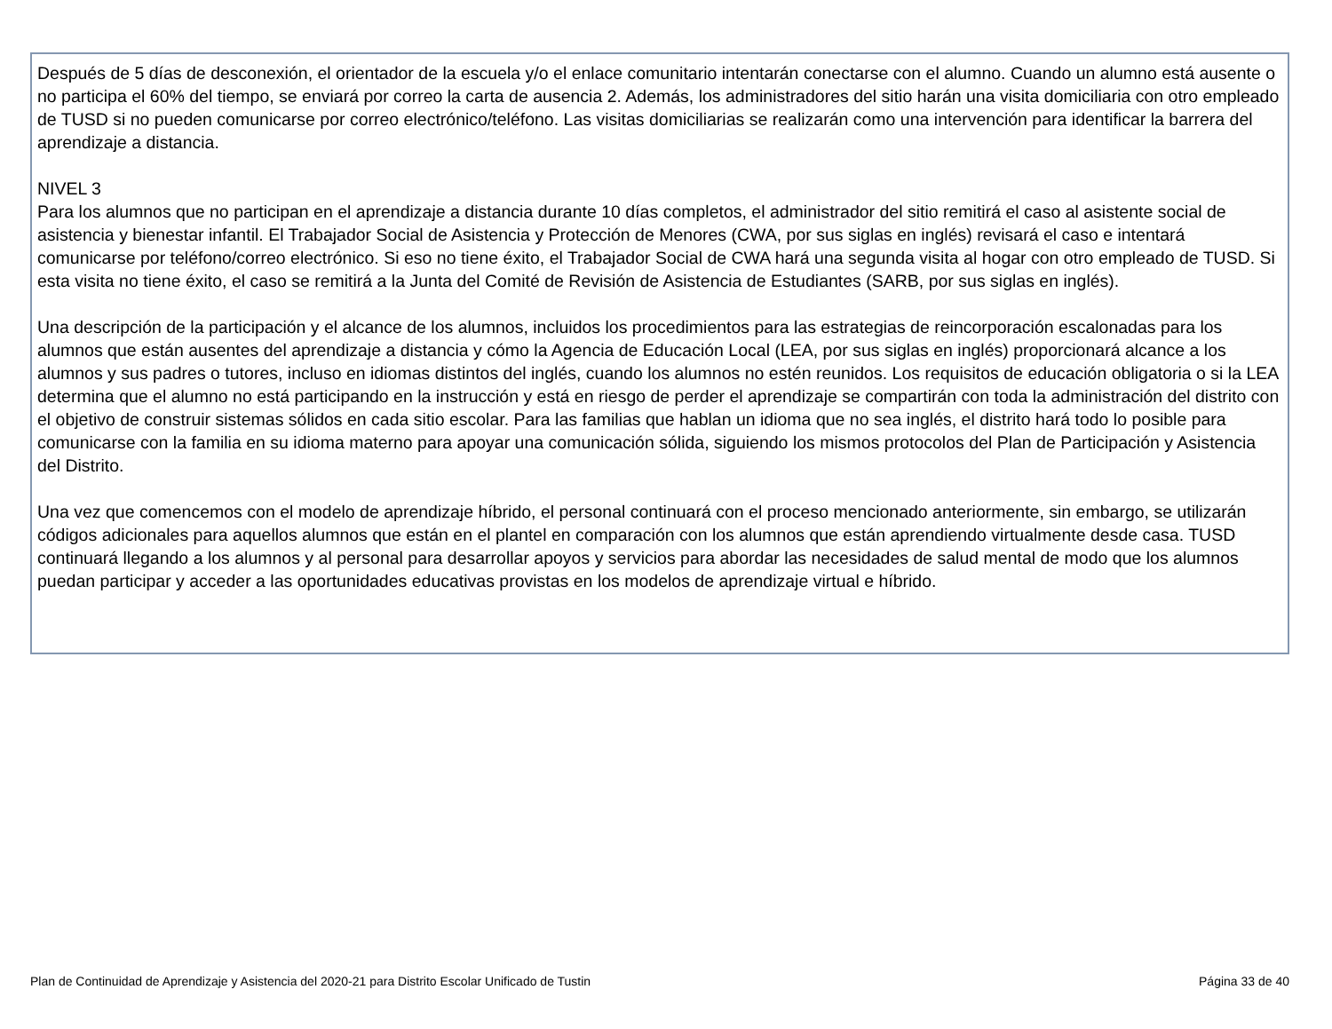Después de 5 días de desconexión, el orientador de la escuela y/o el enlace comunitario intentarán conectarse con el alumno. Cuando un alumno está ausente o no participa el 60% del tiempo, se enviará por correo la carta de ausencia 2. Además, los administradores del sitio harán una visita domiciliaria con otro empleado de TUSD si no pueden comunicarse por correo electrónico/teléfono. Las visitas domiciliarias se realizarán como una intervención para identificar la barrera del aprendizaje a distancia.
NIVEL 3
Para los alumnos que no participan en el aprendizaje a distancia durante 10 días completos, el administrador del sitio remitirá el caso al asistente social de asistencia y bienestar infantil. El Trabajador Social de Asistencia y Protección de Menores (CWA, por sus siglas en inglés) revisará el caso e intentará comunicarse por teléfono/correo electrónico. Si eso no tiene éxito, el Trabajador Social de CWA hará una segunda visita al hogar con otro empleado de TUSD. Si esta visita no tiene éxito, el caso se remitirá a la Junta del Comité de Revisión de Asistencia de Estudiantes (SARB, por sus siglas en inglés).
Una descripción de la participación y el alcance de los alumnos, incluidos los procedimientos para las estrategias de reincorporación escalonadas para los alumnos que están ausentes del aprendizaje a distancia y cómo la Agencia de Educación Local (LEA, por sus siglas en inglés) proporcionará alcance a los alumnos y sus padres o tutores, incluso en idiomas distintos del inglés, cuando los alumnos no estén reunidos. Los requisitos de educación obligatoria o si la LEA determina que el alumno no está participando en la instrucción y está en riesgo de perder el aprendizaje se compartirán con toda la administración del distrito con el objetivo de construir sistemas sólidos en cada sitio escolar. Para las familias que hablan un idioma que no sea inglés, el distrito hará todo lo posible para comunicarse con la familia en su idioma materno para apoyar una comunicación sólida, siguiendo los mismos protocolos del Plan de Participación y Asistencia del Distrito.
Una vez que comencemos con el modelo de aprendizaje híbrido, el personal continuará con el proceso mencionado anteriormente, sin embargo, se utilizarán códigos adicionales para aquellos alumnos que están en el plantel en comparación con los alumnos que están aprendiendo virtualmente desde casa. TUSD continuará llegando a los alumnos y al personal para desarrollar apoyos y servicios para abordar las necesidades de salud mental de modo que los alumnos puedan participar y acceder a las oportunidades educativas provistas en los modelos de aprendizaje virtual e híbrido.
Plan de Continuidad de Aprendizaje y Asistencia del 2020-21 para Distrito Escolar Unificado de Tustin Página 33 de 40